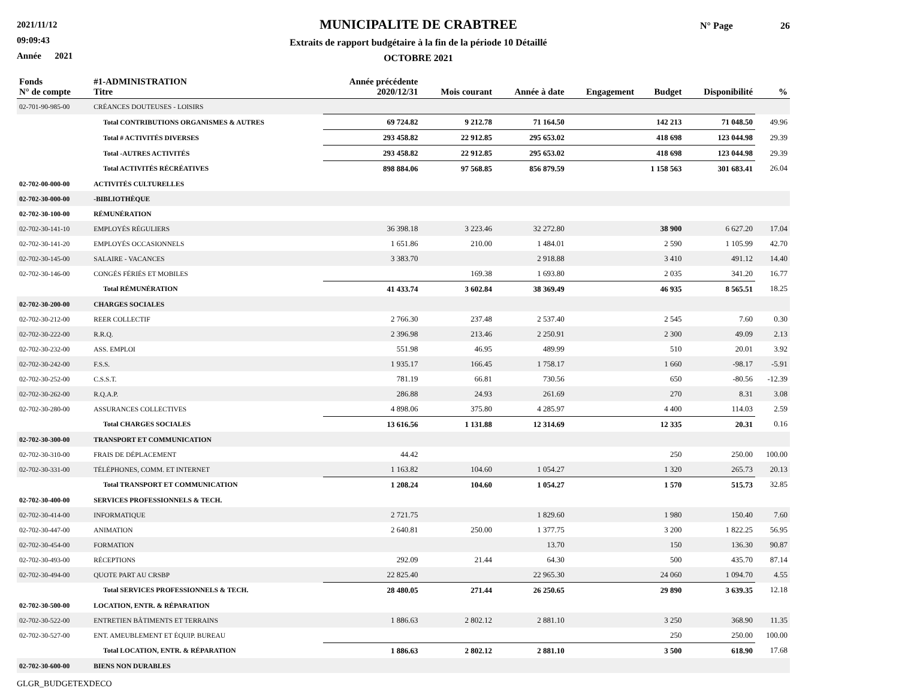2021/11/12
09:09:43
Année 2021
MUNICIPALITE DE CRABTREE
Extraits de rapport budgétaire à la fin de la période 10 Détaillé
OCTOBRE 2021
N° Page 26
| Fonds N° de compte | #1-ADMINISTRATION Titre | Année précédente 2020/12/31 | Mois courant | Année à date | Engagement | Budget | Disponibilité | % |
| --- | --- | --- | --- | --- | --- | --- | --- | --- |
| 02-701-90-985-00 | CRÉANCES DOUTEUSES - LOISIRS | | | | | | | |
| | Total CONTRIBUTIONS ORGANISMES & AUTRES | 69 724.82 | 9 212.78 | 71 164.50 | | 142 213 | 71 048.50 | 49.96 |
| | Total # ACTIVITÉS DIVERSES | 293 458.82 | 22 912.85 | 295 653.02 | | 418 698 | 123 044.98 | 29.39 |
| | Total -AUTRES ACTIVITÉS | 293 458.82 | 22 912.85 | 295 653.02 | | 418 698 | 123 044.98 | 29.39 |
| | Total ACTIVITÉS RÉCRÉATIVES | 898 884.06 | 97 568.85 | 856 879.59 | | 1 158 563 | 301 683.41 | 26.04 |
| 02-702-00-000-00 | ACTIVITÉS CULTURELLES | | | | | | | |
| 02-702-30-000-00 | -BIBLIOTHÈQUE | | | | | | | |
| 02-702-30-100-00 | RÉMUNÉRATION | | | | | | | |
| 02-702-30-141-10 | EMPLOYÉS RÉGULIERS | 36 398.18 | 3 223.46 | 32 272.80 | | 38 900 | 6 627.20 | 17.04 |
| 02-702-30-141-20 | EMPLOYÉS OCCASIONNELS | 1 651.86 | 210.00 | 1 484.01 | | 2 590 | 1 105.99 | 42.70 |
| 02-702-30-145-00 | SALAIRE - VACANCES | 3 383.70 | | 2 918.88 | | 3 410 | 491.12 | 14.40 |
| 02-702-30-146-00 | CONGÉS FÉRIÉS ET MOBILES | | 169.38 | 1 693.80 | | 2 035 | 341.20 | 16.77 |
| | Total RÉMUNÉRATION | 41 433.74 | 3 602.84 | 38 369.49 | | 46 935 | 8 565.51 | 18.25 |
| 02-702-30-200-00 | CHARGES SOCIALES | | | | | | | |
| 02-702-30-212-00 | REER COLLECTIF | 2 766.30 | 237.48 | 2 537.40 | | 2 545 | 7.60 | 0.30 |
| 02-702-30-222-00 | R.R.Q. | 2 396.98 | 213.46 | 2 250.91 | | 2 300 | 49.09 | 2.13 |
| 02-702-30-232-00 | ASS. EMPLOI | 551.98 | 46.95 | 489.99 | | 510 | 20.01 | 3.92 |
| 02-702-30-242-00 | F.S.S. | 1 935.17 | 166.45 | 1 758.17 | | 1 660 | -98.17 | -5.91 |
| 02-702-30-252-00 | C.S.S.T. | 781.19 | 66.81 | 730.56 | | 650 | -80.56 | -12.39 |
| 02-702-30-262-00 | R.Q.A.P. | 286.88 | 24.93 | 261.69 | | 270 | 8.31 | 3.08 |
| 02-702-30-280-00 | ASSURANCES COLLECTIVES | 4 898.06 | 375.80 | 4 285.97 | | 4 400 | 114.03 | 2.59 |
| | Total CHARGES SOCIALES | 13 616.56 | 1 131.88 | 12 314.69 | | 12 335 | 20.31 | 0.16 |
| 02-702-30-300-00 | TRANSPORT ET COMMUNICATION | | | | | | | |
| 02-702-30-310-00 | FRAIS DE DÉPLACEMENT | 44.42 | | | | 250 | 250.00 | 100.00 |
| 02-702-30-331-00 | TÉLÉPHONES, COMM. ET INTERNET | 1 163.82 | 104.60 | 1 054.27 | | 1 320 | 265.73 | 20.13 |
| | Total TRANSPORT ET COMMUNICATION | 1 208.24 | 104.60 | 1 054.27 | | 1 570 | 515.73 | 32.85 |
| 02-702-30-400-00 | SERVICES PROFESSIONNELS & TECH. | | | | | | | |
| 02-702-30-414-00 | INFORMATIQUE | 2 721.75 | | 1 829.60 | | 1 980 | 150.40 | 7.60 |
| 02-702-30-447-00 | ANIMATION | 2 640.81 | 250.00 | 1 377.75 | | 3 200 | 1 822.25 | 56.95 |
| 02-702-30-454-00 | FORMATION | | | 13.70 | | 150 | 136.30 | 90.87 |
| 02-702-30-493-00 | RÉCEPTIONS | 292.09 | 21.44 | 64.30 | | 500 | 435.70 | 87.14 |
| 02-702-30-494-00 | QUOTE PART AU CRSBP | 22 825.40 | | 22 965.30 | | 24 060 | 1 094.70 | 4.55 |
| | Total SERVICES PROFESSIONNELS & TECH. | 28 480.05 | 271.44 | 26 250.65 | | 29 890 | 3 639.35 | 12.18 |
| 02-702-30-500-00 | LOCATION, ENTR. & RÉPARATION | | | | | | | |
| 02-702-30-522-00 | ENTRETIEN BÂTIMENTS ET TERRAINS | 1 886.63 | 2 802.12 | 2 881.10 | | 3 250 | 368.90 | 11.35 |
| 02-702-30-527-00 | ENT. AMEUBLEMENT ET ÉQUIP. BUREAU | | | | | 250 | 250.00 | 100.00 |
| | Total LOCATION, ENTR. & RÉPARATION | 1 886.63 | 2 802.12 | 2 881.10 | | 3 500 | 618.90 | 17.68 |
| 02-702-30-600-00 | BIENS NON DURABLES | | | | | | | |
GLGR_BUDGETEXDECO